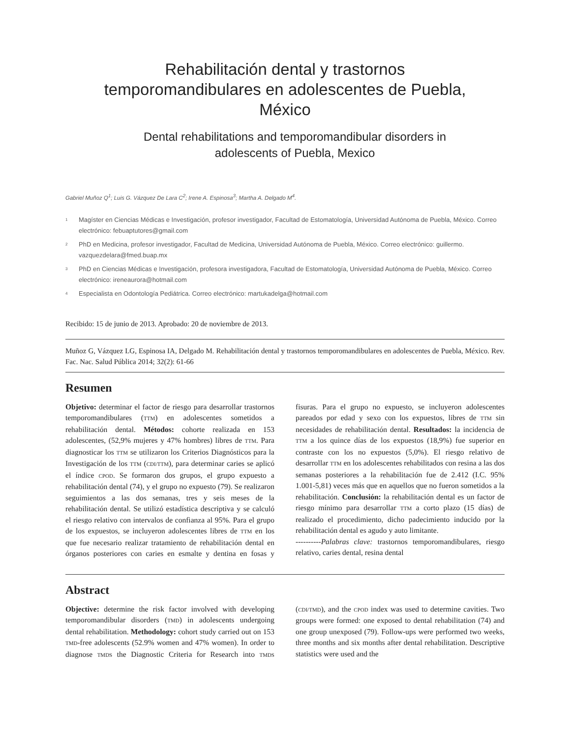Rehabilitación dental y trastornos
temporomandibulares en adolescentes de Puebla,
México
Dental rehabilitations and temporomandibular disorders in
adolescents of Puebla, Mexico
Gabriel Muñoz Q<sup>1</sup>; Luis G. Vázquez De Lara C<sup>2</sup>; Irene A. Espinosa<sup>3</sup>; Martha A. Delgado M<sup>4</sup>.
1 Magíster en Ciencias Médicas e Investigación, profesor investigador, Facultad de Estomatología, Universidad Autónoma de Puebla, México. Correo electrónico: febuaptutores@gmail.com
2 PhD en Medicina, profesor investigador, Facultad de Medicina, Universidad Autónoma de Puebla, México. Correo electrónico: guillermo. vazquezdelara@fmed.buap.mx
3 PhD en Ciencias Médicas e Investigación, profesora investigadora, Facultad de Estomatología, Universidad Autónoma de Puebla, México. Correo electrónico: ireneaurora@hotmail.com
4 Especialista en Odontología Pediátrica. Correo electrónico: martukadelga@hotmail.com
Recibido: 15 de junio de 2013. Aprobado: 20 de noviembre de 2013.
Muñoz G, Vázquez LG, Espinosa IA, Delgado M. Rehabilitación dental y trastornos temporomandibulares en adolescentes de Puebla, México. Rev. Fac. Nac. Salud Pública 2014; 32(2): 61-66
Resumen
Objetivo: determinar el factor de riesgo para desarrollar trastornos temporomandibulares (TTM) en adolescentes sometidos a rehabilitación dental. Métodos: cohorte realizada en 153 adolescentes, (52,9% mujeres y 47% hombres) libres de TTM. Para diagnosticar los TTM se utilizaron los Criterios Diagnósticos para la Investigación de los TTM (CDI/TTM), para determinar caries se aplicó el índice CPOD. Se formaron dos grupos, el grupo expuesto a rehabilitación dental (74), y el grupo no expuesto (79). Se realizaron seguimientos a las dos semanas, tres y seis meses de la rehabilitación dental. Se utilizó estadística descriptiva y se calculó el riesgo relativo con intervalos de confianza al 95%. Para el grupo de los expuestos, se incluyeron adolescentes libres de TTM en los que fue necesario realizar tratamiento de rehabilitación dental en órganos posteriores con caries en esmalte y dentina en fosas y fisuras. Para el grupo no expuesto, se incluyeron adolescentes pareados por edad y sexo con los expuestos, libres de TTM sin necesidades de rehabilitación dental. Resultados: la incidencia de TTM a los quince días de los expuestos (18,9%) fue superior en contraste con los no expuestos (5,0%). El riesgo relativo de desarrollar TTM en los adolescentes rehabilitados con resina a las dos semanas posteriores a la rehabilitación fue de 2.412 (I.C. 95% 1.001-5,81) veces más que en aquellos que no fueron sometidos a la rehabilitación. Conclusión: la rehabilitación dental es un factor de riesgo mínimo para desarrollar TTM a corto plazo (15 días) de realizado el procedimiento, dicho padecimiento inducido por la rehabilitación dental es agudo y auto limitante.
----------Palabras clave: trastornos temporomandibulares, riesgo relativo, caries dental, resina dental
Abstract
Objective: determine the risk factor involved with developing temporomandibular disorders (TMD) in adolescents undergoing dental rehabilitation. Methodology: cohort study carried out on 153 TMD-free adolescents (52.9% women and 47% women). In order to diagnose TMDS the Diagnostic Criteria for Research into TMDS (CDI/TMD), and the CPOD index was used to determine cavities. Two groups were formed: one exposed to dental rehabilitation (74) and one group unexposed (79). Follow-ups were performed two weeks, three months and six months after dental rehabilitation. Descriptive statistics were used and the